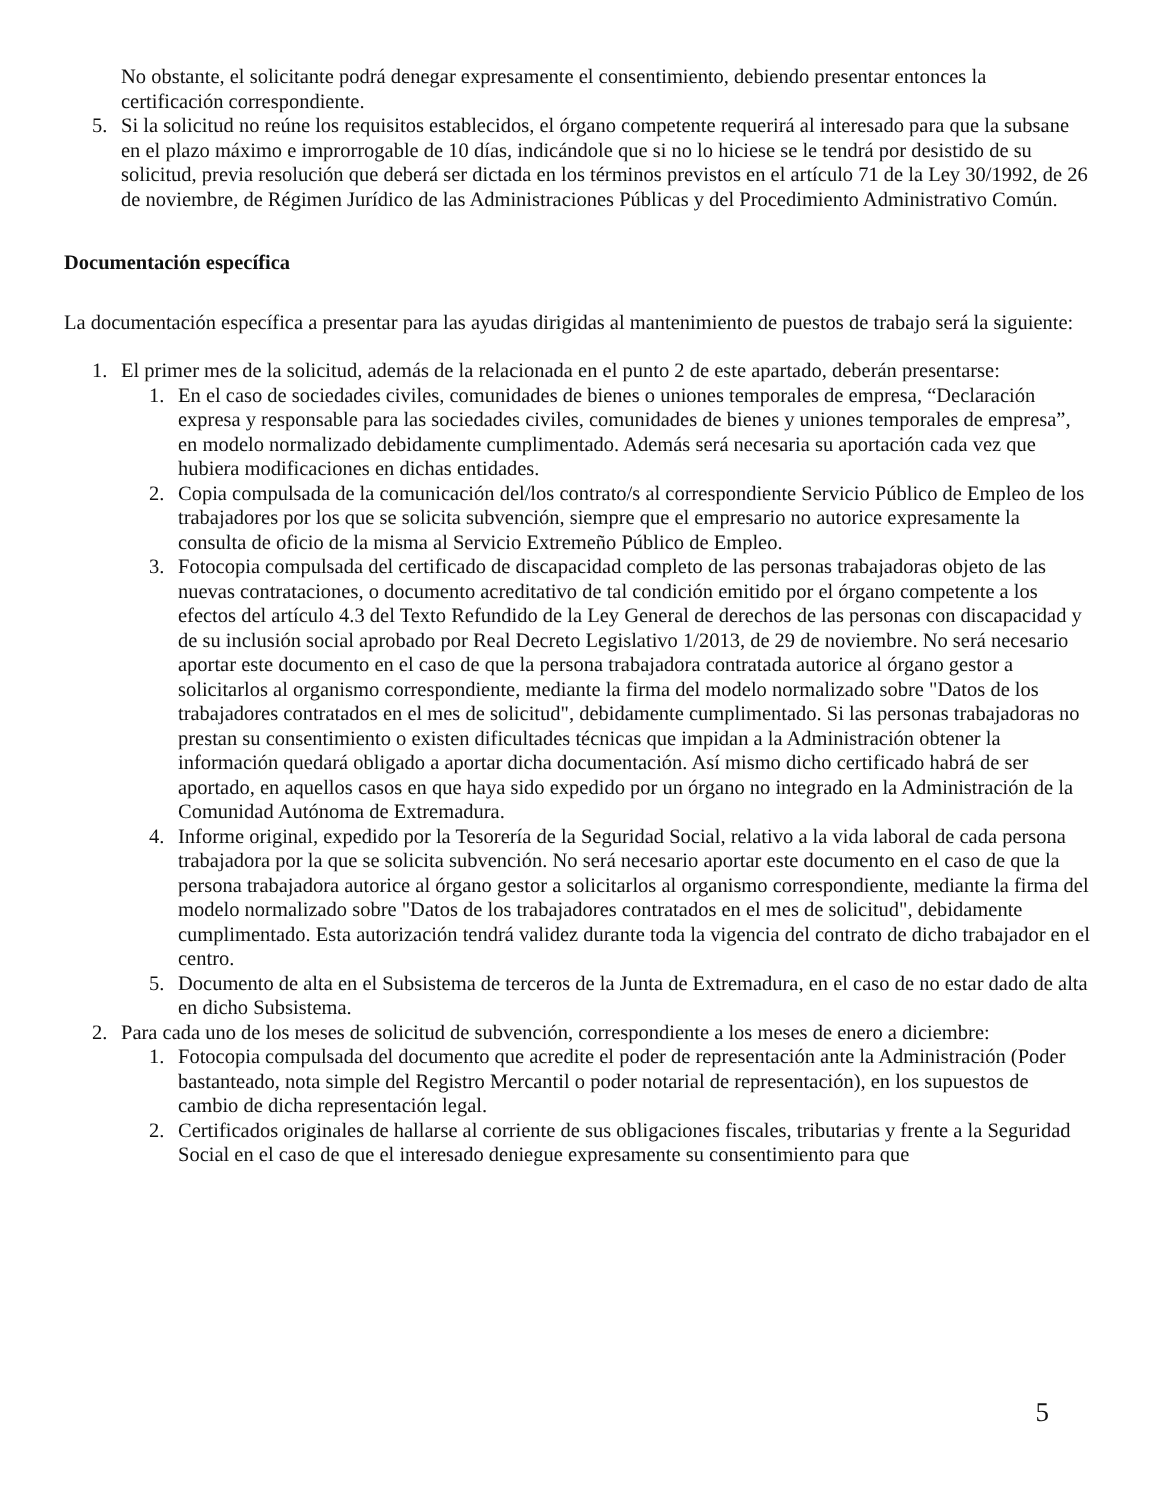No obstante, el solicitante podrá denegar expresamente el consentimiento, debiendo presentar entonces la certificación correspondiente.
5. Si la solicitud no reúne los requisitos establecidos, el órgano competente requerirá al interesado para que la subsane en el plazo máximo e improrrogable de 10 días, indicándole que si no lo hiciese se le tendrá por desistido de su solicitud, previa resolución que deberá ser dictada en los términos previstos en el artículo 71 de la Ley 30/1992, de 26 de noviembre, de Régimen Jurídico de las Administraciones Públicas y del Procedimiento Administrativo Común.
Documentación específica
La documentación específica a presentar para las ayudas dirigidas al mantenimiento de puestos de trabajo será la siguiente:
1. El primer mes de la solicitud, además de la relacionada en el punto 2 de este apartado, deberán presentarse:
1. En el caso de sociedades civiles, comunidades de bienes o uniones temporales de empresa, “Declaración expresa y responsable para las sociedades civiles, comunidades de bienes y uniones temporales de empresa”, en modelo normalizado debidamente cumplimentado. Además será necesaria su aportación cada vez que hubiera modificaciones en dichas entidades.
2. Copia compulsada de la comunicación del/los contrato/s al correspondiente Servicio Público de Empleo de los trabajadores por los que se solicita subvención, siempre que el empresario no autorice expresamente la consulta de oficio de la misma al Servicio Extremeño Público de Empleo.
3. Fotocopia compulsada del certificado de discapacidad completo de las personas trabajadoras objeto de las nuevas contrataciones, o documento acreditativo de tal condición emitido por el órgano competente a los efectos del artículo 4.3 del Texto Refundido de la Ley General de derechos de las personas con discapacidad y de su inclusión social aprobado por Real Decreto Legislativo 1/2013, de 29 de noviembre. No será necesario aportar este documento en el caso de que la persona trabajadora contratada autorice al órgano gestor a solicitarlos al organismo correspondiente, mediante la firma del modelo normalizado sobre "Datos de los trabajadores contratados en el mes de solicitud", debidamente cumplimentado. Si las personas trabajadoras no prestan su consentimiento o existen dificultades técnicas que impidan a la Administración obtener la información quedará obligado a aportar dicha documentación. Así mismo dicho certificado habrá de ser aportado, en aquellos casos en que haya sido expedido por un órgano no integrado en la Administración de la Comunidad Autónoma de Extremadura.
4. Informe original, expedido por la Tesorería de la Seguridad Social, relativo a la vida laboral de cada persona trabajadora por la que se solicita subvención. No será necesario aportar este documento en el caso de que la persona trabajadora autorice al órgano gestor a solicitarlos al organismo correspondiente, mediante la firma del modelo normalizado sobre "Datos de los trabajadores contratados en el mes de solicitud", debidamente cumplimentado. Esta autorización tendrá validez durante toda la vigencia del contrato de dicho trabajador en el centro.
5. Documento de alta en el Subsistema de terceros de la Junta de Extremadura, en el caso de no estar dado de alta en dicho Subsistema.
2. Para cada uno de los meses de solicitud de subvención, correspondiente a los meses de enero a diciembre:
1. Fotocopia compulsada del documento que acredite el poder de representación ante la Administración (Poder bastanteado, nota simple del Registro Mercantil o poder notarial de representación), en los supuestos de cambio de dicha representación legal.
2. Certificados originales de hallarse al corriente de sus obligaciones fiscales, tributarias y frente a la Seguridad Social en el caso de que el interesado deniegue expresamente su consentimiento para que
5